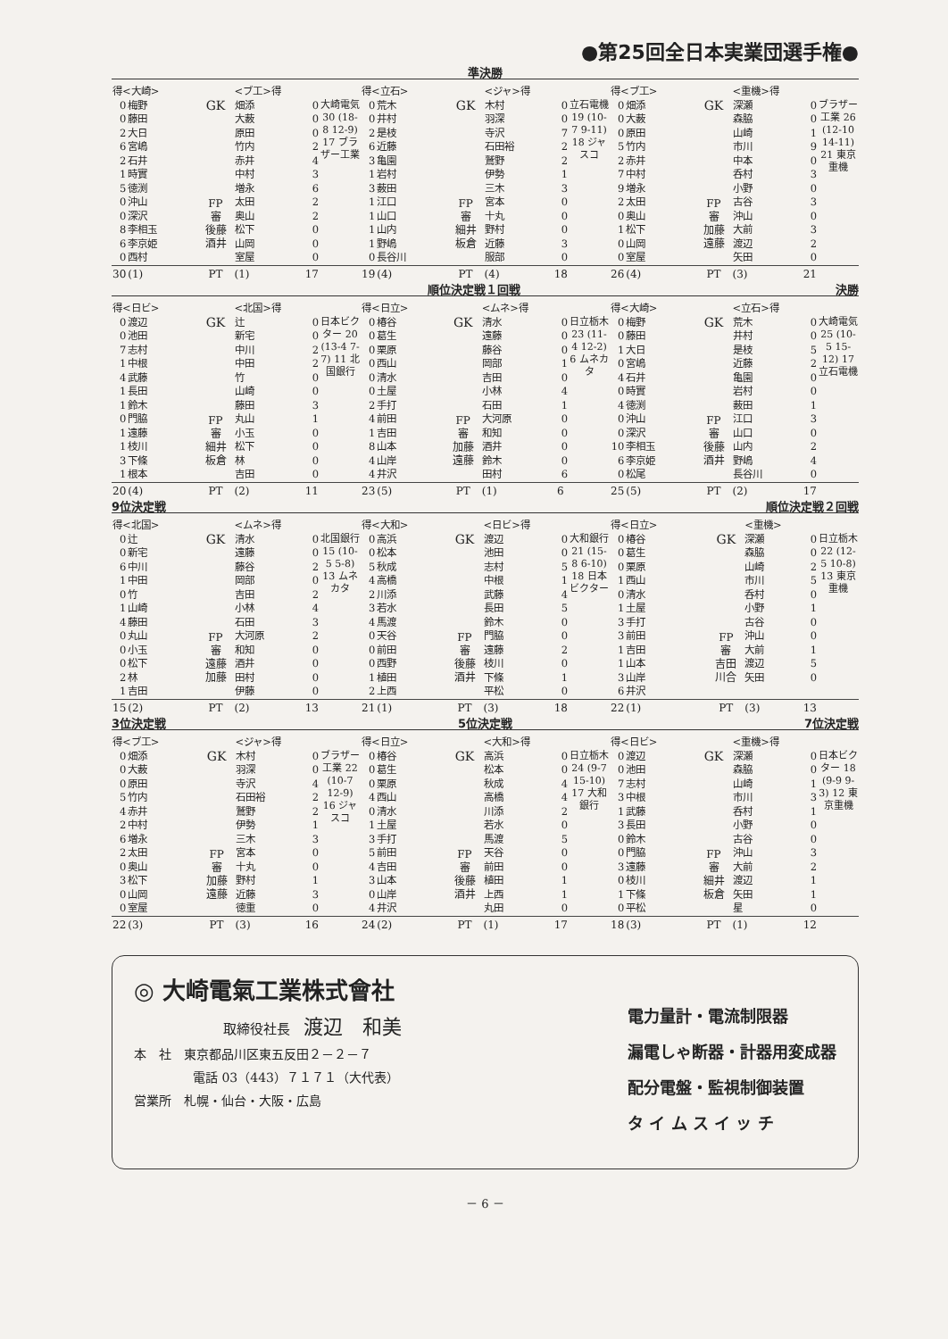●第25回全日本実業団選手権●
準決勝
| 得<大崎> | | | <ブ工>得 | | |
| --- | --- | --- | --- | --- | --- |
| 0 0 2 6 2 1 5 0 0 8 6 0 | 梅野 藤田 大日 宮嶋 石井 時實 徳渕 沖山 深沢 李相玉 李京姫 西村 | GK FP 審 後藤 酒井 | 畑添 大薮 原田 竹内 赤井 中村 増永 太田 奥山 松下 山岡 室屋 | 0 0 0 2 4 3 6 2 2 0 0 0 | 大崎電気 30 (18-8 12-9) 17 ブラザー工業 |
| 30 | (1) | PT | (1) | 17 | |
| 得<立石> | | | <ジャ>得 | | |
| --- | --- | --- | --- | --- | --- |
| 0 0 2 6 3 1 3 1 1 1 1 0 | 荒木 井村 是枝 近藤 亀園 岩村 薮田 江口 山口 山内 野嶋 長谷川 | GK FP 審 細井 板倉 | 木村 羽深 寺沢 石田裕 鷲野 伊勢 三木 宮本 十丸 野村 近藤 服部 | 0 0 7 2 2 1 3 0 0 0 3 0 | 立石電機 19 (10-7 9-11) 18 ジャスコ |
| 19 | (4) | PT | (4) | 18 | |
| 得<ブ工> | | | <重機>得 | | |
| --- | --- | --- | --- | --- | --- |
| 0 0 0 5 2 7 9 2 0 1 0 0 | 畑添 大薮 原田 竹内 赤井 中村 増永 太田 奥山 松下 山岡 室屋 | GK FP 審 加藤 遠藤 | 深瀬 森脇 山崎 市川 中本 呑村 小野 古谷 沖山 大前 渡辺 矢田 | 0 0 1 9 0 3 0 3 0 3 2 0 | ブラザー工業 26 (12-10 14-11) 21 東京重機 |
| 26 | (4) | PT | (3) | 21 | |
順位決定戦１回戦 決勝
| 得<日ビ> | | | <北国>得 | | |
| --- | --- | --- | --- | --- | --- |
| 0 0 7 1 4 1 1 0 1 1 3 1 | 渡辺 池田 志村 中根 武藤 長田 鈴木 門脇 遠藤 枝川 下條 根本 | GK FP 審 細井 板倉 | 辻 新宅 中川 中田 竹 山崎 藤田 丸山 小玉 松下 林 吉田 | 0 0 2 2 0 0 3 1 0 0 0 0 | 日本ビクター 20 (13-4 7-7) 11 北国銀行 |
| 20 | (4) | PT | (2) | 11 | |
| 得<日立> | | | <ムネ>得 | | |
| --- | --- | --- | --- | --- | --- |
| 0 0 0 0 0 0 2 4 1 8 4 4 | 椿谷 葛生 栗原 西山 清水 土屋 手打 前田 吉田 山本 山岸 井沢 | GK FP 審 加藤 遠藤 | 清水 遠藤 藤谷 岡部 吉田 小林 石田 大河原 和知 酒井 鈴木 田村 | 0 0 0 1 0 4 1 0 0 0 0 6 | 日立栃木 23 (11-4 12-2) 6 ムネカタ |
| 23 | (5) | PT | (1) | 6 | |
| 得<大崎> | | | <立石>得 | | |
| --- | --- | --- | --- | --- | --- |
| 0 0 1 0 4 0 4 0 0 10 6 0 | 梅野 藤田 大日 宮嶋 石井 時實 徳渕 沖山 深沢 李相玉 李京姫 松尾 | GK FP 審 後藤 酒井 | 荒木 井村 是枝 近藤 亀園 岩村 薮田 江口 山口 山内 野嶋 長谷川 | 0 0 5 2 0 0 1 3 0 2 4 0 | 大崎電気 25 (10-5 15-12) 17 立石電機 |
| 25 | (5) | PT | (2) | 17 | |
9位決定戦 順位決定戦２回戦
| 得<北国> | | | <ムネ>得 | | |
| --- | --- | --- | --- | --- | --- |
| 0 0 6 1 0 1 4 0 0 0 2 1 | 辻 新宅 中川 中田 竹 山崎 藤田 丸山 小玉 松下 林 吉田 | GK FP 審 遠藤 加藤 | 清水 遠藤 藤谷 岡部 吉田 小林 石田 大河原 和知 酒井 田村 伊藤 | 0 0 2 0 2 4 3 2 0 0 0 0 | 北国銀行 15 (10-5 5-8) 13 ムネカタ |
| 15 | (2) | PT | (2) | 13 | |
| 得<大和> | | | <日ビ>得 | | |
| --- | --- | --- | --- | --- | --- |
| 0 0 5 4 2 3 4 0 0 0 1 2 | 高浜 松本 秋成 高橋 川添 若水 馬渡 天谷 前田 西野 植田 上西 | GK FP 審 後藤 酒井 | 渡辺 池田 志村 中根 武藤 長田 鈴木 門脇 遠藤 枝川 下條 平松 | 0 0 5 1 4 5 0 0 2 0 1 0 | 大和銀行 21 (15-8 6-10) 18 日本ビクター |
| 21 | (1) | PT | (3) | 18 | |
| 得<日立> | | | <重機> | | |
| --- | --- | --- | --- | --- | --- |
| 0 0 0 1 0 1 3 3 1 1 3 6 | 椿谷 葛生 栗原 西山 清水 土屋 手打 前田 吉田 山本 山岸 井沢 | GK FP 審 吉田 川合 | 深瀬 森脇 山崎 市川 呑村 小野 古谷 沖山 大前 渡辺 矢田 | 0 0 2 5 0 1 0 0 1 5 0 | 日立栃木 22 (12-5 10-8) 13 東京重機 |
| 22 | (1) | PT | (3) | 13 | |
3位決定戦 5位決定戦 7位決定戦
| 得<ブ工> | | | <ジャ>得 | | |
| --- | --- | --- | --- | --- | --- |
| 0 0 0 5 4 2 6 2 0 3 0 0 | 畑添 大薮 原田 竹内 赤井 中村 増永 太田 奥山 松下 山岡 室屋 | GK FP 審 加藤 遠藤 | 木村 羽深 寺沢 石田裕 鷲野 伊勢 三木 宮本 十丸 野村 近藤 徳重 | 0 0 4 2 2 1 3 0 0 1 3 0 | ブラザー工業 22 (10-7 12-9) 16 ジャスコ |
| 22 | (3) | PT | (3) | 16 | |
| 得<日立> | | | <大和>得 | | |
| --- | --- | --- | --- | --- | --- |
| 0 0 0 4 0 1 3 5 4 3 0 4 | 椿谷 葛生 栗原 西山 清水 土屋 手打 前田 吉田 山本 山岸 井沢 | GK FP 審 後藤 酒井 | 高浜 松本 秋成 高橋 川添 若水 馬渡 天谷 前田 植田 上西 丸田 | 0 0 4 4 2 0 5 0 0 1 1 0 | 日立栃木 24 (9-7 15-10) 17 大和銀行 |
| 24 | (2) | PT | (1) | 17 | |
| 得<日ビ> | | | <重機>得 | | |
| --- | --- | --- | --- | --- | --- |
| 0 0 7 3 1 3 0 0 3 0 1 0 | 渡辺 池田 志村 中根 武藤 長田 鈴木 門脇 遠藤 枝川 下條 平松 | GK FP 審 細井 板倉 | 深瀬 森脇 山崎 市川 呑村 小野 古谷 沖山 大前 渡辺 矢田 星 | 0 0 1 3 1 0 0 3 2 1 1 0 | 日本ビクター 18 (9-9 9-3) 12 東京重機 |
| 18 | (3) | PT | (1) | 12 | |
◎ 大崎電氣工業株式會社
取締役社長　渡辺　和美
本　社　東京都品川区東五反田２－２－７
電話 03（443）７１７１（大代表）
営業所　札幌・仙台・大阪・広島
電力量計・電流制限器
漏電しゃ断器・計器用変成器
配分電盤・監視制御装置
タ イ ム ス イ ッ チ
－ 6 －